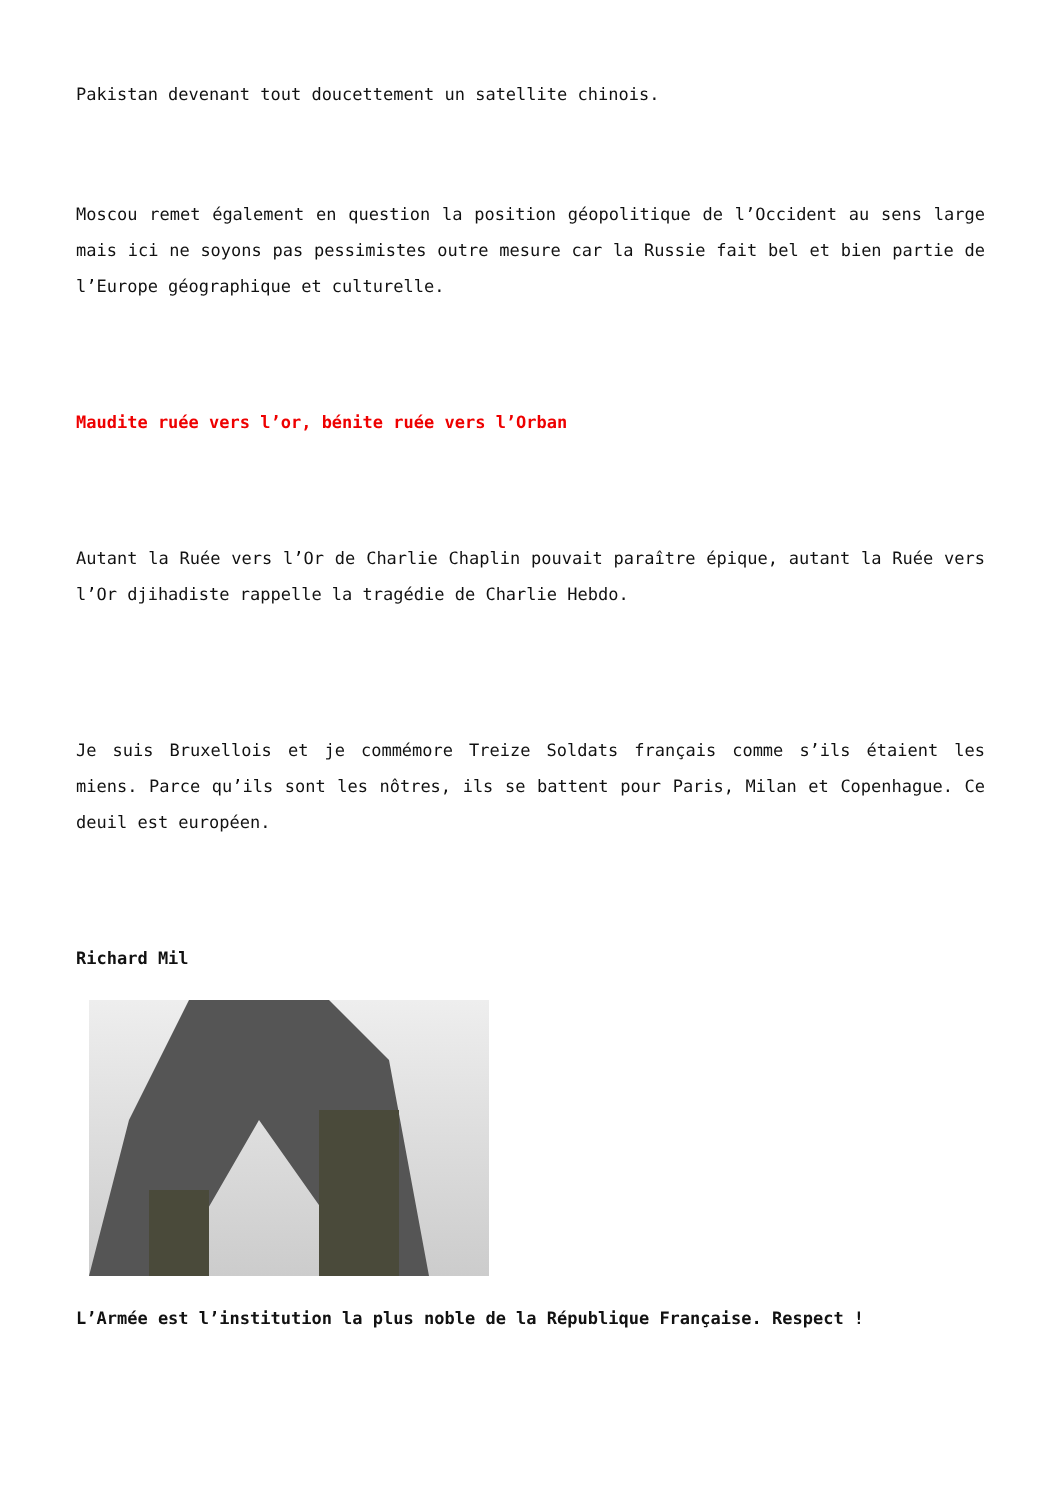Pakistan devenant tout doucettement un satellite chinois.
Moscou remet également en question la position géopolitique de l’Occident au sens large mais ici ne soyons pas pessimistes outre mesure car la Russie fait bel et bien partie de l’Europe géographique et culturelle.
Maudite ruée vers l’or, bénite ruée vers l’Orban
Autant la Ruée vers l’Or de Charlie Chaplin pouvait paraître épique, autant la Ruée vers l’Or djihadiste rappelle la tragédie de Charlie Hebdo.
Je suis Bruxellois et je commémore Treize Soldats français comme s’ils étaient les miens. Parce qu’ils sont les nôtres, ils se battent pour Paris, Milan et Copenhague. Ce deuil est européen.
Richard Mil
L’Armée est l’institution la plus noble de la République Française. Respect !